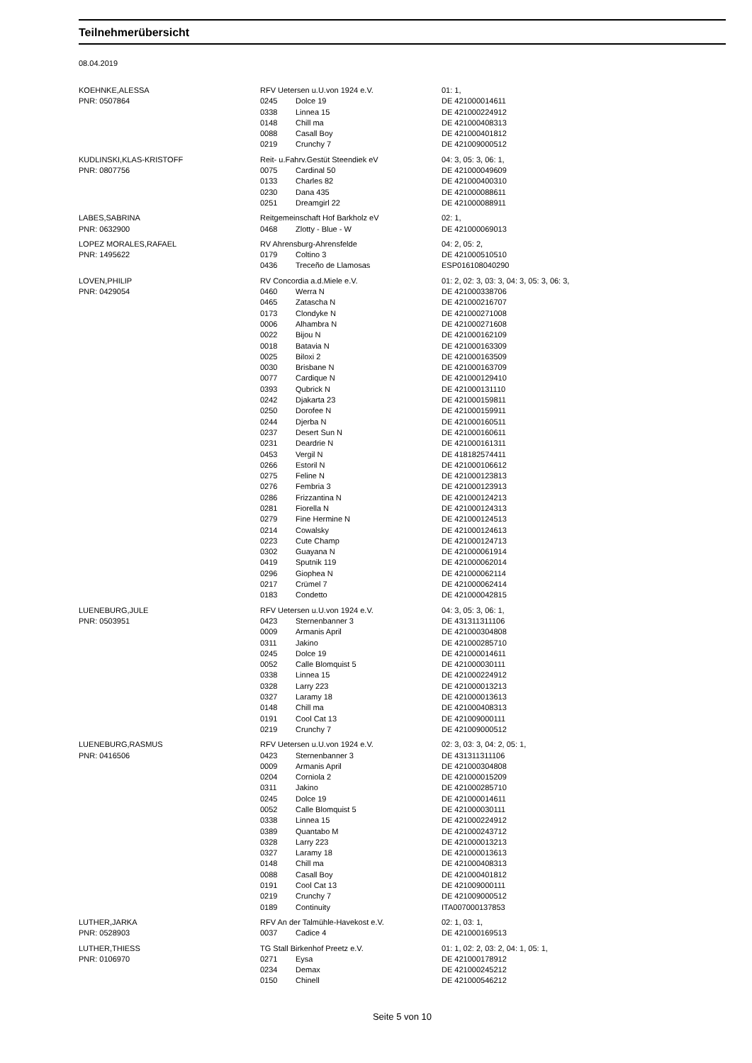Teilnehmerübersicht
08.04.2019
| KOEHNKE,ALESSA | RFV Uetersen u.U.von 1924 e.V. | | 01: 1, |
| PNR: 0507864 | 0245 | Dolce 19 | DE 421000014611 |
| | 0338 | Linnea 15 | DE 421000224912 |
| | 0148 | Chill ma | DE 421000408313 |
| | 0088 | Casall Boy | DE 421000401812 |
| | 0219 | Crunchy 7 | DE 421009000512 |
| KUDLINSKI,KLAS-KRISTOFF | Reit- u.Fahrv.Gestüt Steendiek eV | | 04: 3, 05: 3, 06: 1, |
| PNR: 0807756 | 0075 | Cardinal 50 | DE 421000049609 |
| | 0133 | Charles 82 | DE 421000400310 |
| | 0230 | Dana 435 | DE 421000088611 |
| | 0251 | Dreamgirl 22 | DE 421000088911 |
| LABES,SABRINA | Reitgemeinschaft Hof Barkholz eV | | 02: 1, |
| PNR: 0632900 | 0468 | Zlotty - Blue - W | DE 421000069013 |
| LOPEZ MORALES,RAFAEL | RV Ahrensburg-Ahrensfelde | | 04: 2, 05: 2, |
| PNR: 1495622 | 0179 | Coltino 3 | DE 421000510510 |
| | 0436 | Treceño de Llamosas | ESP016108040290 |
| LOVEN,PHILIP | RV Concordia a.d.Miele e.V. | | 01: 2, 02: 3, 03: 3, 04: 3, 05: 3, 06: 3, |
| PNR: 0429054 | 0460 | Werra N | DE 421000338706 |
| | 0465 | Zatascha N | DE 421000216707 |
| | 0173 | Clondyke N | DE 421000271008 |
| | 0006 | Alhambra N | DE 421000271608 |
| | 0022 | Bijou N | DE 421000162109 |
| | 0018 | Batavia N | DE 421000163309 |
| | 0025 | Biloxi 2 | DE 421000163509 |
| | 0030 | Brisbane N | DE 421000163709 |
| | 0077 | Cardique N | DE 421000129410 |
| | 0393 | Qubrick N | DE 421000131110 |
| | 0242 | Djakarta 23 | DE 421000159811 |
| | 0250 | Dorofee N | DE 421000159911 |
| | 0244 | Djerba N | DE 421000160511 |
| | 0237 | Desert Sun N | DE 421000160611 |
| | 0231 | Deardrie N | DE 421000161311 |
| | 0453 | Vergil N | DE 418182574411 |
| | 0266 | Estoril N | DE 421000106612 |
| | 0275 | Feline N | DE 421000123813 |
| | 0276 | Fembria 3 | DE 421000123913 |
| | 0286 | Frizzantina N | DE 421000124213 |
| | 0281 | Fiorella N | DE 421000124313 |
| | 0279 | Fine Hermine N | DE 421000124513 |
| | 0214 | Cowalsky | DE 421000124613 |
| | 0223 | Cute Champ | DE 421000124713 |
| | 0302 | Guayana N | DE 421000061914 |
| | 0419 | Sputnik 119 | DE 421000062014 |
| | 0296 | Giophea N | DE 421000062114 |
| | 0217 | Crümel 7 | DE 421000062414 |
| | 0183 | Condetto | DE 421000042815 |
| LUENEBURG,JULE | RFV Uetersen u.U.von 1924 e.V. | | 04: 3, 05: 3, 06: 1, |
| PNR: 0503951 | 0423 | Sternenbanner 3 | DE 431311311106 |
| | 0009 | Armanis April | DE 421000304808 |
| | 0311 | Jakino | DE 421000285710 |
| | 0245 | Dolce 19 | DE 421000014611 |
| | 0052 | Calle Blomquist 5 | DE 421000030111 |
| | 0338 | Linnea 15 | DE 421000224912 |
| | 0328 | Larry 223 | DE 421000013213 |
| | 0327 | Laramy 18 | DE 421000013613 |
| | 0148 | Chill ma | DE 421000408313 |
| | 0191 | Cool Cat 13 | DE 421009000111 |
| | 0219 | Crunchy 7 | DE 421009000512 |
| LUENEBURG,RASMUS | RFV Uetersen u.U.von 1924 e.V. | | 02: 3, 03: 3, 04: 2, 05: 1, |
| PNR: 0416506 | 0423 | Sternenbanner 3 | DE 431311311106 |
| | 0009 | Armanis April | DE 421000304808 |
| | 0204 | Corniola 2 | DE 421000015209 |
| | 0311 | Jakino | DE 421000285710 |
| | 0245 | Dolce 19 | DE 421000014611 |
| | 0052 | Calle Blomquist 5 | DE 421000030111 |
| | 0338 | Linnea 15 | DE 421000224912 |
| | 0389 | Quantabo M | DE 421000243712 |
| | 0328 | Larry 223 | DE 421000013213 |
| | 0327 | Laramy 18 | DE 421000013613 |
| | 0148 | Chill ma | DE 421000408313 |
| | 0088 | Casall Boy | DE 421000401812 |
| | 0191 | Cool Cat 13 | DE 421009000111 |
| | 0219 | Crunchy 7 | DE 421009000512 |
| | 0189 | Continuity | ITA007000137853 |
| LUTHER,JARKA | RFV An der Talmühle-Havekost e.V. | | 02: 1, 03: 1, |
| PNR: 0528903 | 0037 | Cadice 4 | DE 421000169513 |
| LUTHER,THIESS | TG Stall Birkenhof Preetz e.V. | | 01: 1, 02: 2, 03: 2, 04: 1, 05: 1, |
| PNR: 0106970 | 0271 | Eysa | DE 421000178912 |
| | 0234 | Demax | DE 421000245212 |
| | 0150 | Chinell | DE 421000546212 |
Seite 5 von 10